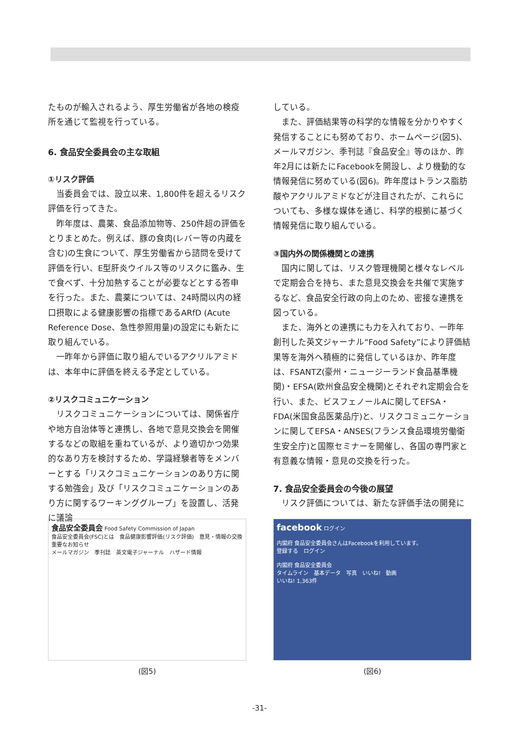たものが輸入されるよう、厚生労働省が各地の検疫所を通じて監視を行っている。
6. 食品安全委員会の主な取組
①リスク評価
当委員会では、設立以来、1,800件を超えるリスク評価を行ってきた。
昨年度は、農薬、食品添加物等、250件超の評価をとりまとめた。例えば、豚の食肉(レバー等の内蔵を含む)の生食について、厚生労働省から諮問を受けて評価を行い、E型肝炎ウイルス等のリスクに鑑み、生で食べず、十分加熱することが必要などとする答申を行った。また、農薬については、24時間以内の経口摂取による健康影響の指標であるARfD (Acute Reference Dose、急性参照用量)の設定にも新たに取り組んでいる。
一昨年から評価に取り組んでいるアクリルアミドは、本年中に評価を終える予定としている。
②リスクコミュニケーション
リスクコミュニケーションについては、関係省庁や地方自治体等と連携し、各地で意見交換会を開催するなどの取組を重ねているが、より適切かつ効果的なあり方を検討するため、学識経験者等をメンバーとする「リスクコミュニケーションのあり方に関する勉強会」及び「リスクコミュニケーションのあり方に関するワーキンググループ」を設置し、活発に議論
している。
また、評価結果等の科学的な情報を分かりやすく発信することにも努めており、ホームページ(図5)、メールマガジン、季刊誌『食品安全』等のほか、昨年2月には新たにFacebookを開設し、より機動的な情報発信に努めている(図6)。昨年度はトランス脂肪酸やアクリルアミドなどが注目されたが、これらについても、多様な媒体を通じ、科学的根拠に基づく情報発信に取り組んでいる。
③国内外の関係機関との連携
国内に関しては、リスク管理機関と様々なレベルで定期会合を持ち、また意見交換会を共催で実施するなど、食品安全行政の向上のため、密接な連携を図っている。
また、海外との連携にも力を入れており、一昨年創刊した英文ジャーナル“Food Safety”により評価結果等を海外へ積極的に発信しているほか、昨年度は、FSANTZ(豪州・ニュージーランド食品基準機関)・EFSA(欧州食品安全機関)とそれぞれ定期会合を行い、また、ビスフェノールAに関してEFSA・FDA(米国食品医薬品庁)と、リスクコミュニケーションに関してEFSA・ANSES(フランス食品環境労働衛生安全庁)と国際セミナーを開催し、各国の専門家と有意義な情報・意見の交換を行った。
7. 食品安全委員会の今後の展望
リスク評価については、新たな評価手法の開発に
食品安全委員会 Food Safety Commission of Japan
食品安全委員会(FSC)とは　食品健康影響評価(リスク評価)　意見・情報の交換
重要なお知らせ
メールマガジン　季刊誌　英文電子ジャーナル　ハザード情報
(図5)
facebook ログイン
内閣府 食品安全委員会さんはFacebookを利用しています。
登録する　ログイン
内閣府 食品安全委員会
タイムライン　基本データ　写真　いいね!　動画
いいね! 1,363件
(図6)
-31-